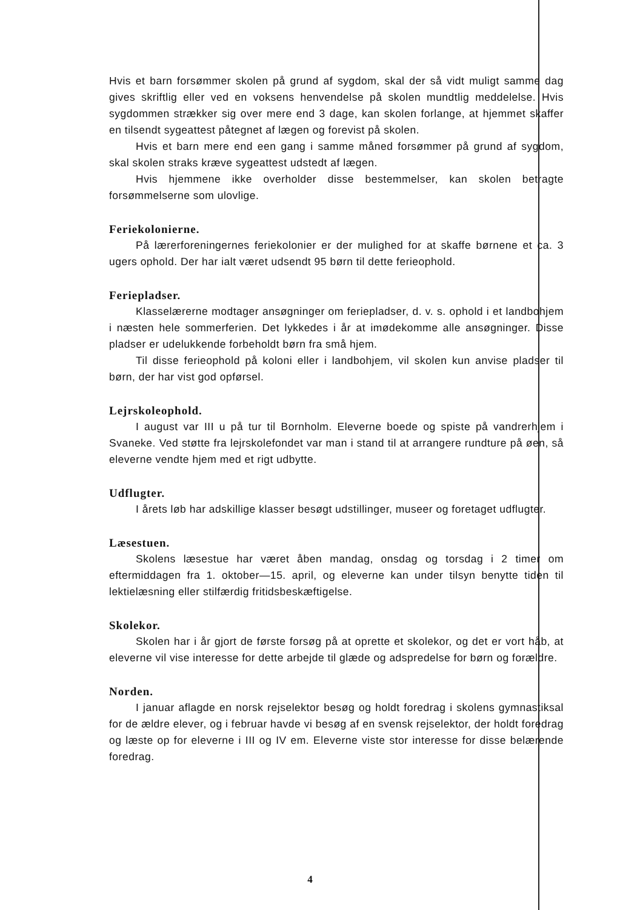Hvis et barn forsømmer skolen på grund af sygdom, skal der så vidt muligt samme dag gives skriftlig eller ved en voksens henvendelse på skolen mundtlig meddelelse. Hvis sygdommen strækker sig over mere end 3 dage, kan skolen forlange, at hjemmet skaffer en tilsendt sygeattest påtegnet af lægen og forevist på skolen.
Hvis et barn mere end een gang i samme måned forsømmer på grund af sygdom, skal skolen straks kræve sygeattest udstedt af lægen.
Hvis hjemmene ikke overholder disse bestemmelser, kan skolen betragte forsømmelserne som ulovlige.
Feriekolonierne.
På lærerforeningernes feriekolonier er der mulighed for at skaffe børnene et ca. 3 ugers ophold. Der har ialt været udsendt 95 børn til dette ferieophold.
Feriepladser.
Klasselærerne modtager ansøgninger om feriepladser, d. v. s. ophold i et landbohjem i næsten hele sommerferien. Det lykkedes i år at imødekomme alle ansøgninger. Disse pladser er udelukkende forbeholdt børn fra små hjem.
Til disse ferieophold på koloni eller i landbohjem, vil skolen kun anvise pladser til børn, der har vist god opførsel.
Lejrskoleophold.
I august var III u på tur til Bornholm. Eleverne boede og spiste på vandrerhjem i Svaneke. Ved støtte fra lejrskolefondet var man i stand til at arrangere rundture på øen, så eleverne vendte hjem med et rigt udbytte.
Udflugter.
I årets løb har adskillige klasser besøgt udstillinger, museer og foretaget udflugter.
Læsestuen.
Skolens læsestue har været åben mandag, onsdag og torsdag i 2 timer om eftermiddagen fra 1. oktober—15. april, og eleverne kan under tilsyn benytte tiden til lektielæsning eller stilfærdig fritidsbeskæftigelse.
Skolekor.
Skolen har i år gjort de første forsøg på at oprette et skolekor, og det er vort håb, at eleverne vil vise interesse for dette arbejde til glæde og adspredelse for børn og forældre.
Norden.
I januar aflagde en norsk rejselektor besøg og holdt foredrag i skolens gymnastiksal for de ældre elever, og i februar havde vi besøg af en svensk rejselektor, der holdt foredrag og læste op for eleverne i III og IV em. Eleverne viste stor interesse for disse belærende foredrag.
4